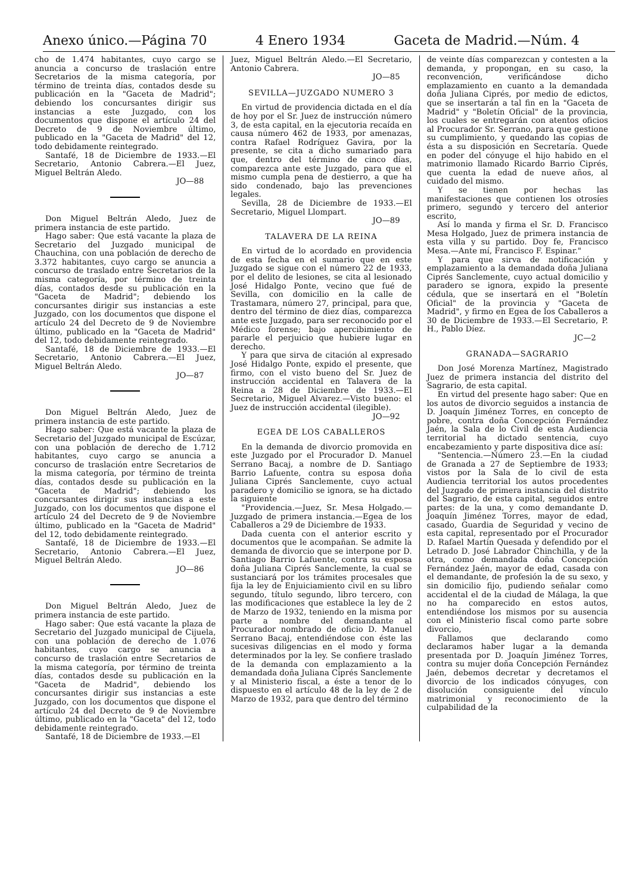Anexo único.—Página 70 4 Enero 1934 Gaceta de Madrid.—Núm. 4
cho de 1.474 habitantes, cuyo cargo se anuncia a concurso de traslación entre Secretarios de la misma categoría, por término de treinta días, contados desde su publicación en la "Gaceta de Madrid"; debiendo los concursantes dirigir sus instancias a este Juzgado, con los documentos que dispone el artículo 24 del Decreto de 9 de Noviembre último, publicado en la "Gaceta de Madrid" del 12, todo debidamente reintegrado.
Santafé, 18 de Diciembre de 1933.—El Secretario, Antonio Cabrera.—El Juez, Miguel Beltrán Aledo.
JO—88
Don Miguel Beltrán Aledo, Juez de primera instancia de este partido.
Hago saber: Que está vacante la plaza de Secretario del Juzgado municipal de Chauchina, con una población de derecho de 3.372 habitantes, cuyo cargo se anuncia a concurso de traslado entre Secretarios de la misma categoría, por término de treinta días, contados desde su publicación en la "Gaceta de Madrid"; debiendo los concursantes dirigir sus instancias a este Juzgado, con los documentos que dispone el artículo 24 del Decreto de 9 de Noviembre último, publicado en la "Gaceta de Madrid" del 12, todo debidamente reintegrado.
Santafé, 18 de Diciembre de 1933.—El Secretario, Antonio Cabrera.—El Juez, Miguel Beltrán Aledo.
JO—87
Don Miguel Beltrán Aledo, Juez de primera instancia de este partido.
Hago saber: Que está vacante la plaza de Secretario del Juzgado municipal de Escúzar, con una población de derecho de 1.712 habitantes, cuyo cargo se anuncia a concurso de traslación entre Secretarios de la misma categoría, por término de treinta días, contados desde su publicación en la "Gaceta de Madrid"; debiendo los concursantes dirigir sus instancias a este Juzgado, con los documentos que dispone el artículo 24 del Decreto de 9 de Noviembre último, publicado en la "Gaceta de Madrid" del 12, todo debidamente reintegrado.
Santafé, 18 de Diciembre de 1933.—El Secretario, Antonio Cabrera.—El Juez, Miguel Beltrán Aledo.
JO—86
Don Miguel Beltrán Aledo, Juez de primera instancia de este partido.
Hago saber: Que está vacante la plaza de Secretario del Juzgado municipal de Cijuela, con una población de derecho de 1.076 habitantes, cuyo cargo se anuncia a concurso de traslación entre Secretarios de la misma categoría, por término de treinta días, contados desde su publicación en la "Gaceta de Madrid", debiendo los concursantes dirigir sus instancias a este Juzgado, con los documentos que dispone el artículo 24 del Decreto de 9 de Noviembre último, publicado en la "Gaceta" del 12, todo debidamente reintegrado.
Santafé, 18 de Diciembre de 1933.—El
Juez, Miguel Beltrán Aledo.—El Secretario, Antonio Cabrera.
JO—85
SEVILLA—JUZGADO NUMERO 3
En virtud de providencia dictada en el día de hoy por el Sr. Juez de instrucción número 3, de esta capital, en la ejecutoria recaída en causa número 462 de 1933, por amenazas, contra Rafael Rodríguez Gavira, por la presente, se cita a dicho sumariado para que, dentro del término de cinco días, comparezca ante este Juzgado, para que el mismo cumpla pena de destierro, a que ha sido condenado, bajo las prevenciones legales.
Sevilla, 28 de Diciembre de 1933.—El Secretario, Miguel Llompart.
JO—89
TALAVERA DE LA REINA
En virtud de lo acordado en providencia de esta fecha en el sumario que en este Juzgado se sigue con el número 22 de 1933, por el delito de lesiones, se cita al lesionado José Hidalgo Ponte, vecino que fué de Sevilla, con domicilio en la calle de Trastamara, número 27, principal, para que, dentro del término de diez días, comparezca ante este Juzgado, para ser reconocido por el Médico forense; bajo apercibimiento de pararle el perjuicio que hubiere lugar en derecho.
Y para que sirva de citación al expresado José Hidalgo Ponte, expido el presente, que firmo, con el visto bueno del Sr. Juez de instrucción accidental en Talavera de la Reina a 28 de Diciembre de 1933.—El Secretario, Miguel Alvarez.—Visto bueno: el Juez de instrucción accidental (ilegible).
JO—92
EGEA DE LOS CABALLEROS
En la demanda de divorcio promovida en este Juzgado por el Procurador D. Manuel Serrano Bacaj, a nombre de D. Santiago Barrio Lafuente, contra su esposa doña Juliana Ciprés Sanclemente, cuyo actual paradero y domicilio se ignora, se ha dictado la siguiente
"Providencia.—Juez, Sr. Mesa Holgado.—Juzgado de primera instancia.—Egea de los Caballeros a 29 de Diciembre de 1933.
Dada cuenta con el anterior escrito y documentos que le acompañan. Se admite la demanda de divorcio que se interpone por D. Santiago Barrio Lafuente, contra su esposa doña Juliana Ciprés Sanclemente, la cual se sustanciará por los trámites procesales que fija la ley de Enjuiciamiento civil en su libro segundo, título segundo, libro tercero, con las modificaciones que establece la ley de 2 de Marzo de 1932, teniendo en la misma por parte a nombre del demandante al Procurador nombrado de oficio D. Manuel Serrano Bacaj, entendiéndose con éste las sucesivas diligencias en el modo y forma determinados por la ley. Se confiere traslado de la demanda con emplazamiento a la demandada doña Juliana Ciprés Sanclemente y al Ministerio fiscal, a éste a tenor de lo dispuesto en el artículo 48 de la ley de 2 de Marzo de 1932, para que dentro del término
de veinte días comparezcan y contesten a la demanda, y propongan, en su caso, la reconvención, verificándose dicho emplazamiento en cuanto a la demandada doña Juliana Ciprés, por medio de edictos, que se insertarán a tal fin en la "Gaceta de Madrid" y "Boletín Oficial" de la provincia, los cuales se entregarán con atentos oficios al Procurador Sr. Serrano, para que gestione su cumplimiento, y quedando las copias de ésta a su disposición en Secretaría. Quede en poder del cónyuge el hijo habido en el matrimonio llamado Ricardo Barrio Ciprés, que cuenta la edad de nueve años, al cuidado del mismo.
Y se tienen por hechas las manifestaciones que contienen los otrosíes primero, segundo y tercero del anterior escrito,
Así lo manda y firma el Sr. D. Francisco Mesa Holgado, Juez de primera instancia de esta villa y su partido. Doy fe, Francisco Mesa.—Ante mí, Francisco F. Espinar."
Y para que sirva de notificación y emplazamiento a la demandada doña Juliana Ciprés Sanclemente, cuyo actual domicilio y paradero se ignora, expido la presente cédula, que se insertará en el "Boletín Oficial" de la provincia y "Gaceta de Madrid", y firmo en Egea de los Caballeros a 30 de Diciembre de 1933.—El Secretario, P. H., Pablo Díez.
JC—2
GRANADA—SAGRARIO
Don José Morenza Martínez, Magistrado Juez de primera instancia del distrito del Sagrario, de esta capital.
En virtud del presente hago saber: Que en los autos de divorcio seguidos a instancia de D. Joaquín Jiménez Torres, en concepto de pobre, contra doña Concepción Fernández Jaén, la Sala de lo Civil de esta Audiencia territorial ha dictado sentencia, cuyo encabezamiento y parte dispositiva dice así:
"Sentencia.—Número 23.—En la ciudad de Granada a 27 de Septiembre de 1933; vistos por la Sala de lo civil de esta Audiencia territorial los autos procedentes del Juzgado de primera instancia del distrito del Sagrario, de esta capital, seguidos entre partes: de la una, y como demandante D. Joaquín Jiménez Torres, mayor de edad, casado, Guardia de Seguridad y vecino de esta capital, representado por el Procurador D. Rafael Martín Quesada y defendido por el Letrado D. José Labrador Chinchilla, y de la otra, como demandada doña Concepción Fernández Jaén, mayor de edad, casada con el demandante, de profesión la de su sexo, y sin domicilio fijo, pudiendo señalar como accidental el de la ciudad de Málaga, la que no ha comparecido en estos autos, entendiéndose los mismos por su ausencia con el Ministerio fiscal como parte sobre divorcio,
Fallamos que declarando como declaramos haber lugar a la demanda presentada por D. Joaquín Jiménez Torres, contra su mujer doña Concepción Fernández Jaén, debemos decretar y decretamos el divorcio de los indicados cónyuges, con disolución consiguiente del vínculo matrimonial y reconocimiento de la culpabilidad de la